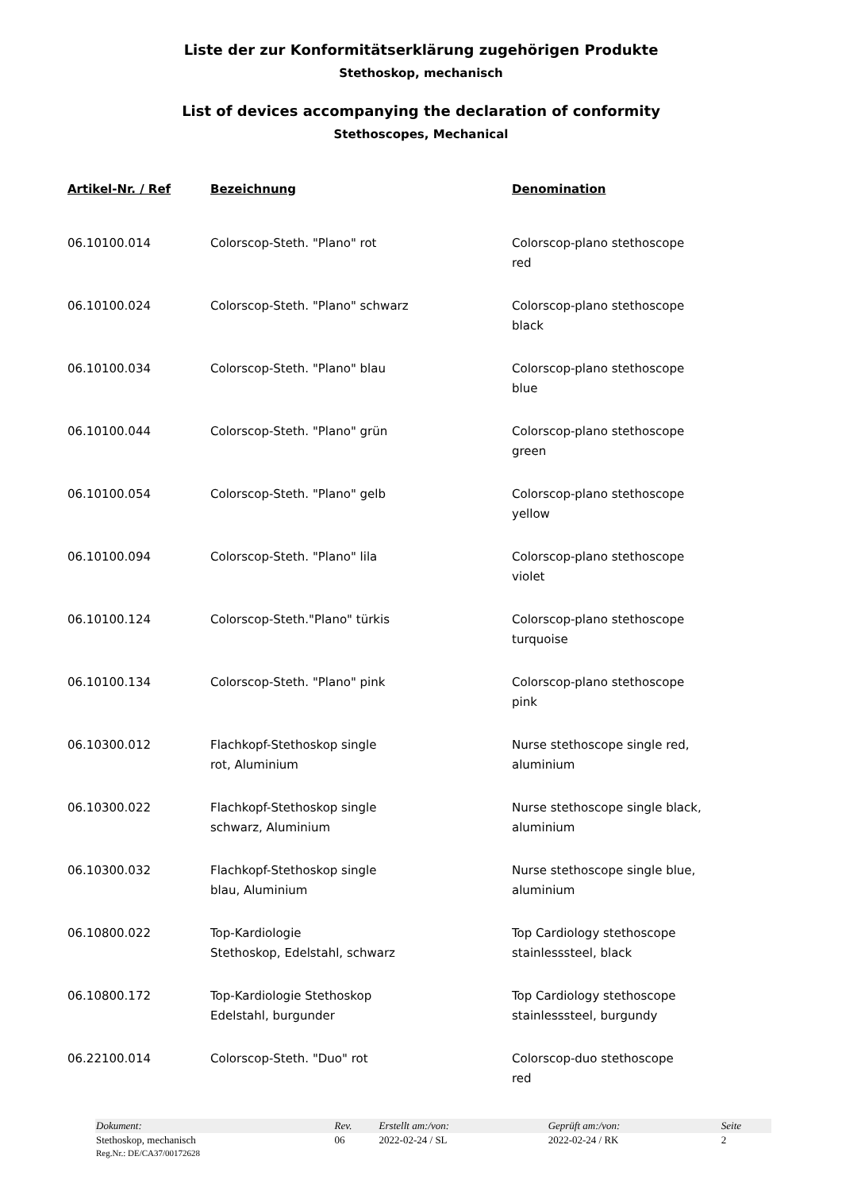Liste der zur Konformitätserklärung zugehörigen Produkte
Stethoskop, mechanisch
List of devices accompanying the declaration of conformity
Stethoscopes, Mechanical
| Artikel-Nr. / Ref | Bezeichnung | Denomination |
| --- | --- | --- |
| 06.10100.014 | Colorscop-Steth. "Plano" rot | Colorscop-plano stethoscope red |
| 06.10100.024 | Colorscop-Steth. "Plano" schwarz | Colorscop-plano stethoscope black |
| 06.10100.034 | Colorscop-Steth. "Plano" blau | Colorscop-plano stethoscope blue |
| 06.10100.044 | Colorscop-Steth. "Plano" grün | Colorscop-plano stethoscope green |
| 06.10100.054 | Colorscop-Steth. "Plano" gelb | Colorscop-plano stethoscope yellow |
| 06.10100.094 | Colorscop-Steth. "Plano" lila | Colorscop-plano stethoscope violet |
| 06.10100.124 | Colorscop-Steth."Plano" türkis | Colorscop-plano stethoscope turquoise |
| 06.10100.134 | Colorscop-Steth. "Plano" pink | Colorscop-plano stethoscope pink |
| 06.10300.012 | Flachkopf-Stethoskop single rot, Aluminium | Nurse stethoscope single red, aluminium |
| 06.10300.022 | Flachkopf-Stethoskop single schwarz, Aluminium | Nurse stethoscope single black, aluminium |
| 06.10300.032 | Flachkopf-Stethoskop single blau, Aluminium | Nurse stethoscope single blue, aluminium |
| 06.10800.022 | Top-Kardiologie Stethoskop, Edelstahl, schwarz | Top Cardiology stethoscope stainlesssteel, black |
| 06.10800.172 | Top-Kardiologie Stethoskop Edelstahl, burgunder | Top Cardiology stethoscope stainlesssteel, burgundy |
| 06.22100.014 | Colorscop-Steth. "Duo" rot | Colorscop-duo stethoscope red |
| Dokument: | Rev. | Erstellt am:/von: | Geprüft am:/von: | Seite |
| --- | --- | --- | --- | --- |
| Stethoskop, mechanisch | 06 | 2022-02-24 / SL | 2022-02-24 / RK | 2 |
| Reg.Nr.: DE/CA37/00172628 | | | | |